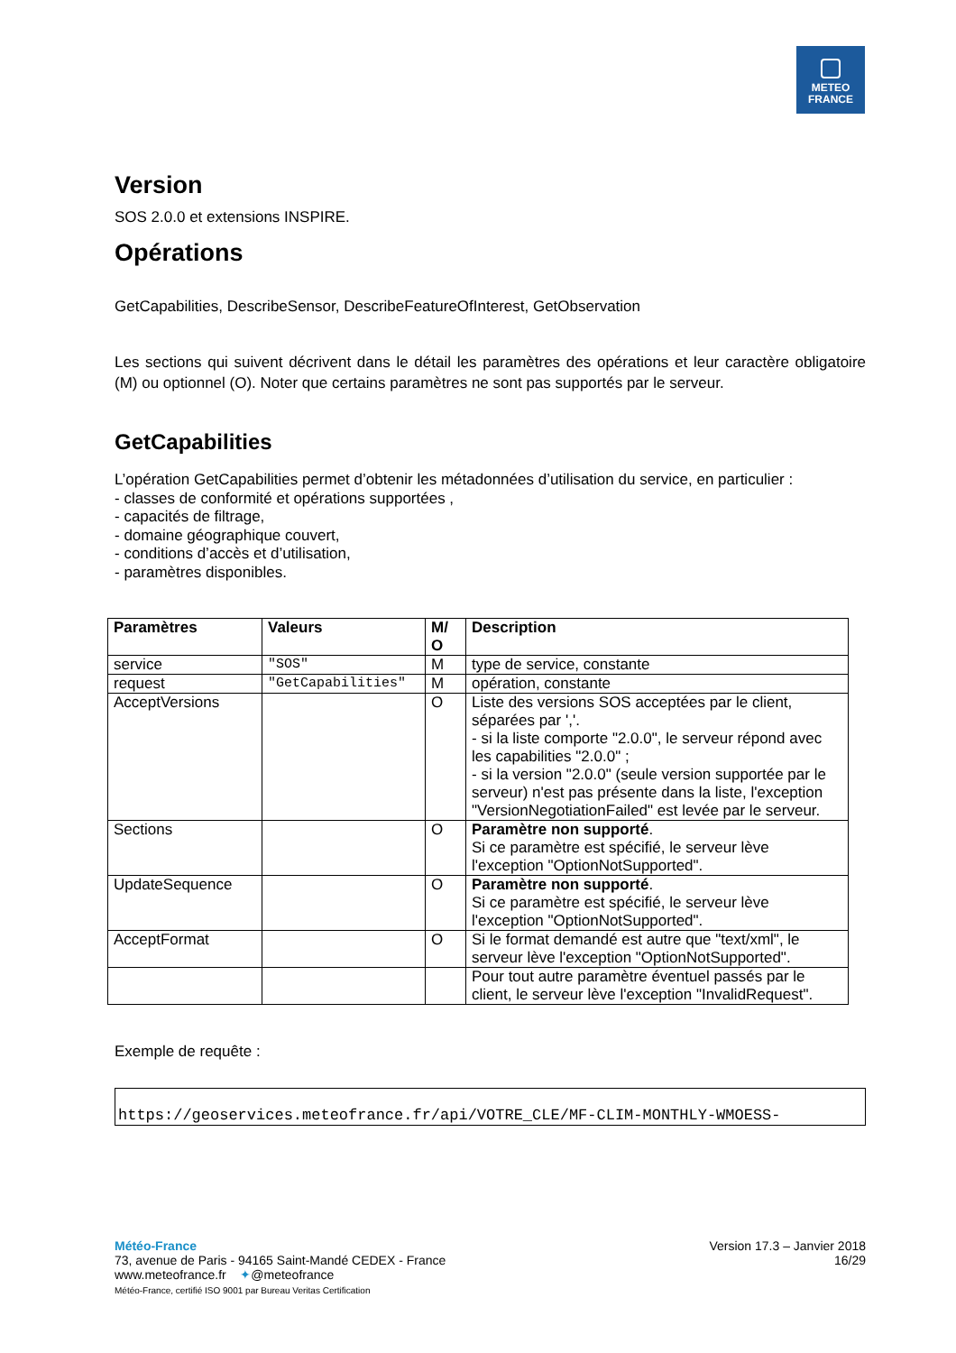METEO
FRANCE
Version
SOS 2.0.0 et extensions INSPIRE.
Opérations
GetCapabilities, DescribeSensor, DescribeFeatureOfInterest, GetObservation
Les sections qui suivent décrivent dans le détail les paramètres des opérations et leur caractère obligatoire (M) ou optionnel (O). Noter que certains paramètres ne sont pas supportés par le serveur.
GetCapabilities
L’opération GetCapabilities permet d’obtenir les métadonnées d’utilisation du service, en particulier :
- classes de conformité et opérations supportées ,
- capacités de filtrage,
- domaine géographique couvert,
- conditions d’accès et d’utilisation,
- paramètres disponibles.
| Paramètres | Valeurs | M/ O | Description |
| --- | --- | --- | --- |
| service | "SOS" | M | type de service, constante |
| request | "GetCapabilities" | M | opération, constante |
| AcceptVersions | | O | Liste des versions SOS acceptées par le client, séparées par ','. - si la liste comporte "2.0.0", le serveur répond avec les capabilities "2.0.0" ; - si la version "2.0.0" (seule version supportée par le serveur) n'est pas présente dans la liste, l'exception "VersionNegotiationFailed" est levée par le serveur. |
| Sections | | O | Paramètre non supporté . Si ce paramètre est spécifié, le serveur lève l'exception "OptionNotSupported". |
| UpdateSequence | | O | Paramètre non supporté . Si ce paramètre est spécifié, le serveur lève l'exception "OptionNotSupported". |
| AcceptFormat | | O | Si le format demandé est autre que "text/xml", le serveur lève l'exception "OptionNotSupported". |
| | | | Pour tout autre paramètre éventuel passés par le client, le serveur lève l'exception "InvalidRequest". |
Exemple de requête :
https://geoservices.meteofrance.fr/api/VOTRE_CLE/MF-CLIM-MONTHLY-WMOESS-
Météo-France
73, avenue de Paris - 94165 Saint-Mandé CEDEX - France
www.meteofrance.fr ✦@meteofrance
Météo-France, certifié ISO 9001 par Bureau Veritas Certification
Version 17.3 – Janvier 2018
16/29